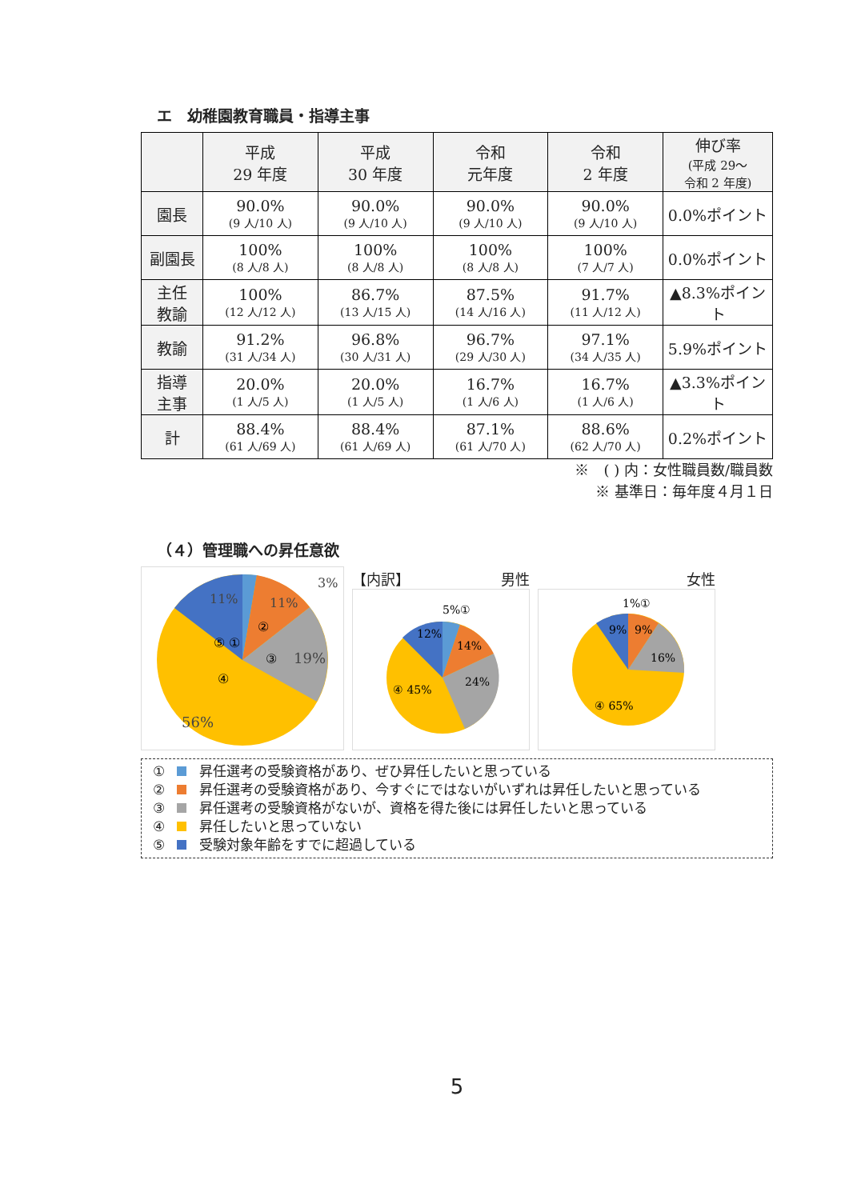エ　幼稚園教育職員・指導主事
| | 平成 29 年度 | 平成 30 年度 | 令和 元年度 | 令和 2 年度 | 伸び率 (平成 29～ 令和 2 年度) |
| --- | --- | --- | --- | --- | --- |
| 園長 | 90.0% (9 人/10 人) | 90.0% (9 人/10 人) | 90.0% (9 人/10 人) | 90.0% (9 人/10 人) | 0.0%ポイント |
| 副園長 | 100% (8 人/8 人) | 100% (8 人/8 人) | 100% (8 人/8 人) | 100% (7 人/7 人) | 0.0%ポイント |
| 主任 教諭 | 100% (12 人/12 人) | 86.7% (13 人/15 人) | 87.5% (14 人/16 人) | 91.7% (11 人/12 人) | ▲8.3%ポイント |
| 教諭 | 91.2% (31 人/34 人) | 96.8% (30 人/31 人) | 96.7% (29 人/30 人) | 97.1% (34 人/35 人) | 5.9%ポイント |
| 指導 主事 | 20.0% (1 人/5 人) | 20.0% (1 人/5 人) | 16.7% (1 人/6 人) | 16.7% (1 人/6 人) | ▲3.3%ポイント |
| 計 | 88.4% (61 人/69 人) | 88.4% (61 人/69 人) | 87.1% (61 人/70 人) | 88.6% (62 人/70 人) | 0.2%ポイント |
※　( ) 内：女性職員数/職員数
※ 基準日：毎年度４月１日
（４）管理職への昇任意欲
56%
19%
11%
11%
3%
⑤ ①
②
③
④
【内訳】 男性
④ 45%
24%
14%
12%
5%①
女性
④ 65%
16%
9%
9%
1%①
① 昇任選考の受験資格があり、ぜひ昇任したいと思っている
② 昇任選考の受験資格があり、今すぐにではないがいずれは昇任したいと思っている
③ 昇任選考の受験資格がないが、資格を得た後には昇任したいと思っている
④ 昇任したいと思っていない
⑤ 受験対象年齢をすでに超過している
5